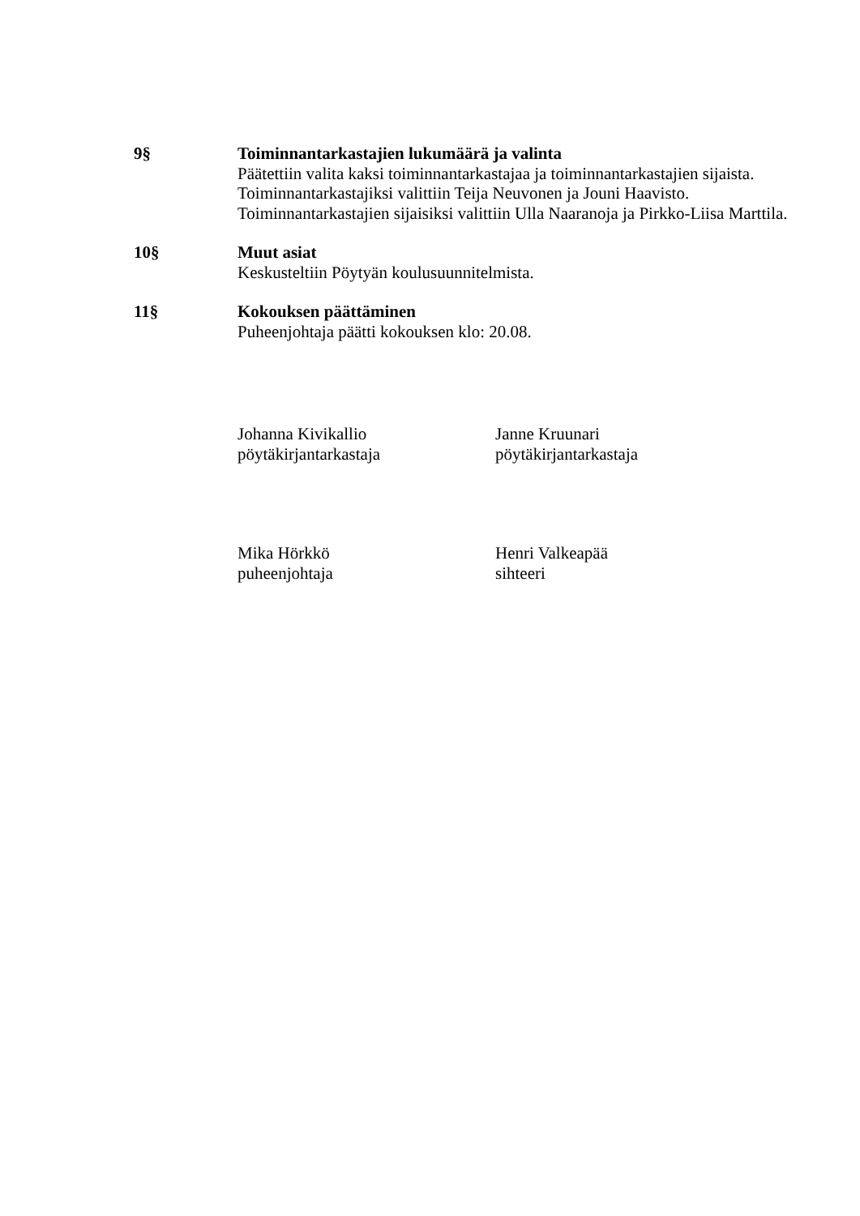9§ Toiminnantarkastajien lukumäärä ja valinta
Päätettiin valita kaksi toiminnantarkastajaa ja toiminnantarkastajien sijaista. Toiminnantarkastajiksi valittiin Teija Neuvonen ja Jouni Haavisto. Toiminnantarkastajien sijaisiksi valittiin Ulla Naaranoja ja Pirkko-Liisa Marttila.
10§ Muut asiat
Keskusteltiin Pöytyän koulusuunnitelmista.
11§ Kokouksen päättäminen
Puheenjohtaja päätti kokouksen klo: 20.08.
Johanna Kivikallio
pöytäkirjantarkastaja
Janne Kruunari
pöytäkirjantarkastaja
Mika Hörkkö
puheenjohtaja
Henri Valkeapää
sihteeri